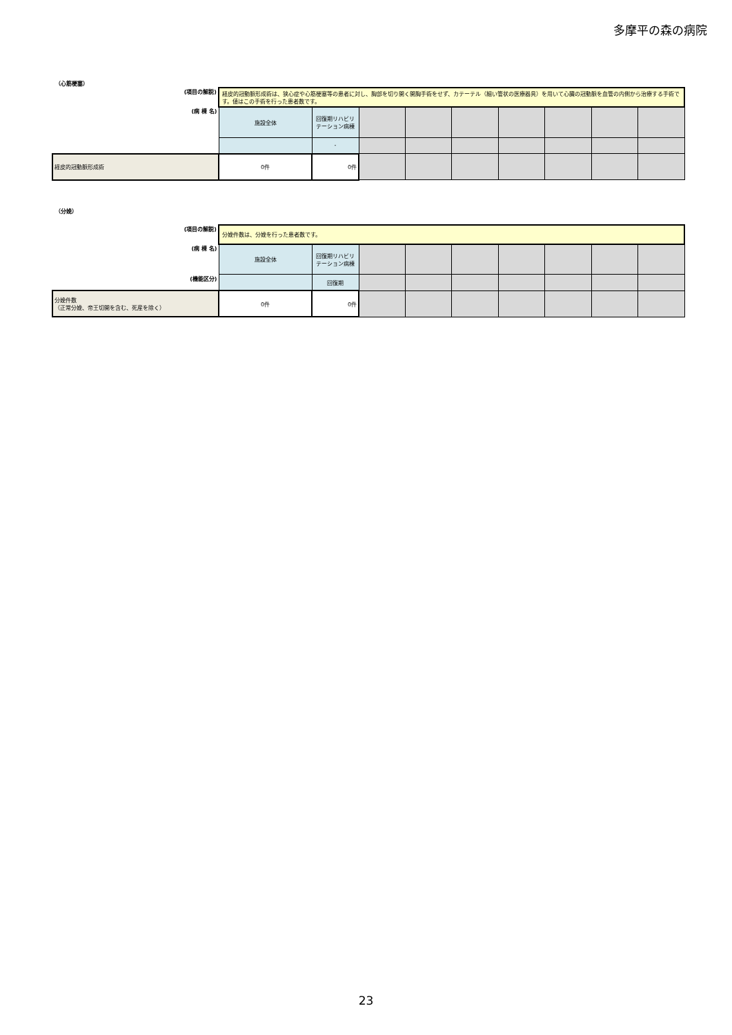多摩平の森の病院
（心筋梗塞）
| (項目の解説) | 経皮的冠動脈形成術は、狭心症や心筋梗塞等の患者に対し、胸部を切り開く開胸手術をせず、カテーテル（細い管状の医療器具）を用いて心臓の冠動脈を血管の内側から治療する手術です。値はこの手術を行った患者数です。 | | | | | | | | |
| (病 棟 名) | 施設全体 | 回復期リハビリテーション病棟 | | | | | | | |
| | | - | | | | | | | |
| 経皮的冠動脈形成術 | 0件 | 0件 | | | | | | | |
（分娩）
| (項目の解説) | 分娩件数は、分娩を行った患者数です。 | | | | | | | | |
| (病 棟 名) | 施設全体 | 回復期リハビリテーション病棟 | | | | | | | |
| (機能区分) | | 回復期 | | | | | | | |
| 分娩件数 （正常分娩、帝王切開を含む、死産を除く） | 0件 | 0件 | | | | | | | |
23